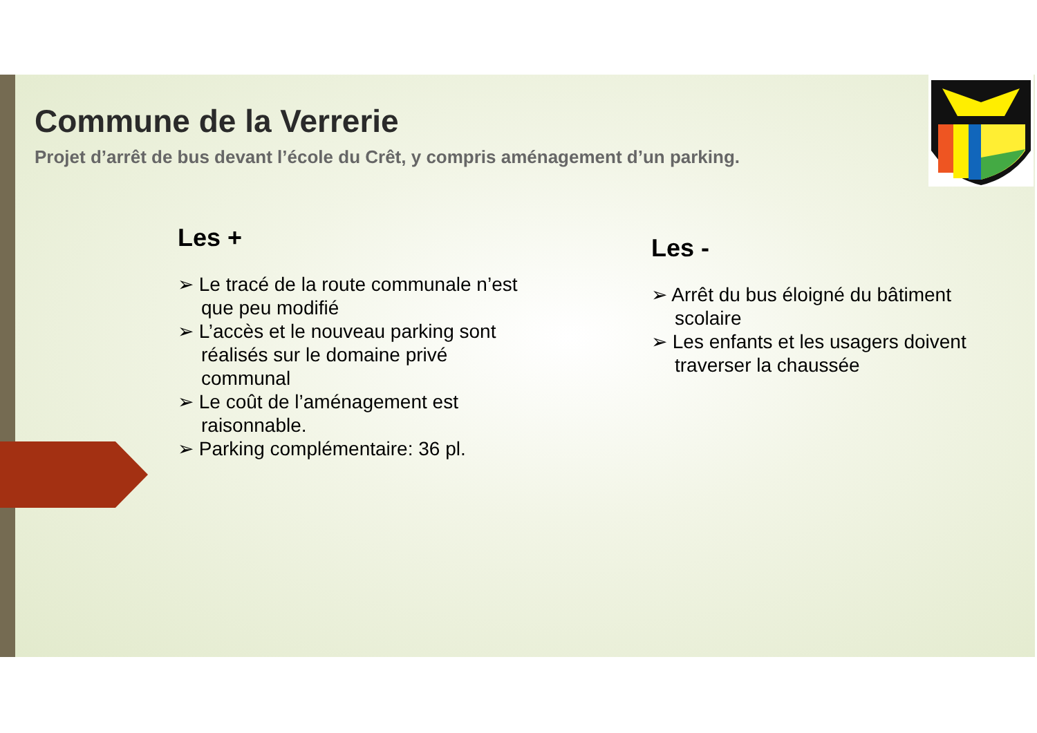Commune de la Verrerie
Projet d’arrêt de bus devant l’école du Crêt, y compris aménagement d’un parking.
Les +
➢ Le tracé de la route communale n’est que peu modifié
➢ L’accès et le nouveau parking sont réalisés sur le domaine privé communal
➢ Le coût de l’aménagement est raisonnable.
➢ Parking complémentaire: 36 pl.
Les -
➢ Arrêt du bus éloigné du bâtiment scolaire
➢ Les enfants et les usagers doivent traverser la chaussée